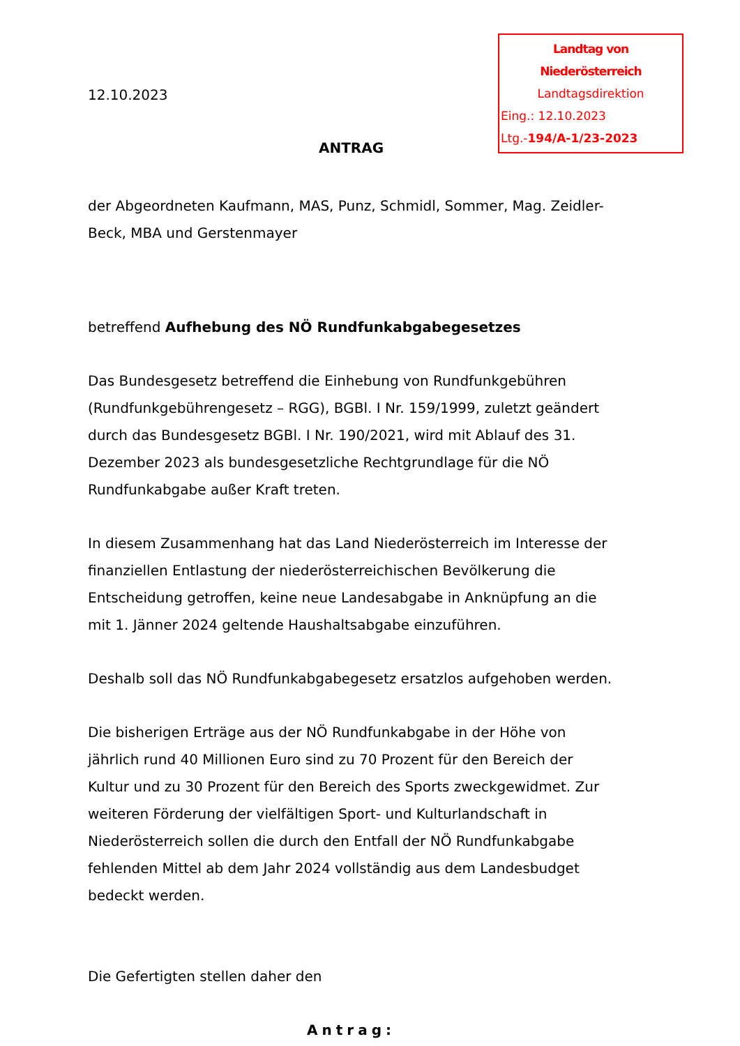Landtag von Niederösterreich
Landtagsdirektion
Eing.: 12.10.2023
Ltg.-194/A-1/23-2023
12.10.2023
ANTRAG
der Abgeordneten Kaufmann, MAS, Punz, Schmidl, Sommer, Mag. Zeidler-Beck, MBA und Gerstenmayer
betreffend Aufhebung des NÖ Rundfunkabgabegesetzes
Das Bundesgesetz betreffend die Einhebung von Rundfunkgebühren (Rundfunkgebührengesetz – RGG), BGBl. I Nr. 159/1999, zuletzt geändert durch das Bundesgesetz BGBl. I Nr. 190/2021, wird mit Ablauf des 31. Dezember 2023 als bundesgesetzliche Rechtgrundlage für die NÖ Rundfunkabgabe außer Kraft treten.
In diesem Zusammenhang hat das Land Niederösterreich im Interesse der finanziellen Entlastung der niederösterreichischen Bevölkerung die Entscheidung getroffen, keine neue Landesabgabe in Anknüpfung an die mit 1. Jänner 2024 geltende Haushaltsabgabe einzuführen.
Deshalb soll das NÖ Rundfunkabgabegesetz ersatzlos aufgehoben werden.
Die bisherigen Erträge aus der NÖ Rundfunkabgabe in der Höhe von jährlich rund 40 Millionen Euro sind zu 70 Prozent für den Bereich der Kultur und zu 30 Prozent für den Bereich des Sports zweckgewidmet. Zur weiteren Förderung der vielfältigen Sport- und Kulturlandschaft in Niederösterreich sollen die durch den Entfall der NÖ Rundfunkabgabe fehlenden Mittel ab dem Jahr 2024 vollständig aus dem Landesbudget bedeckt werden.
Die Gefertigten stellen daher den
Antrag: